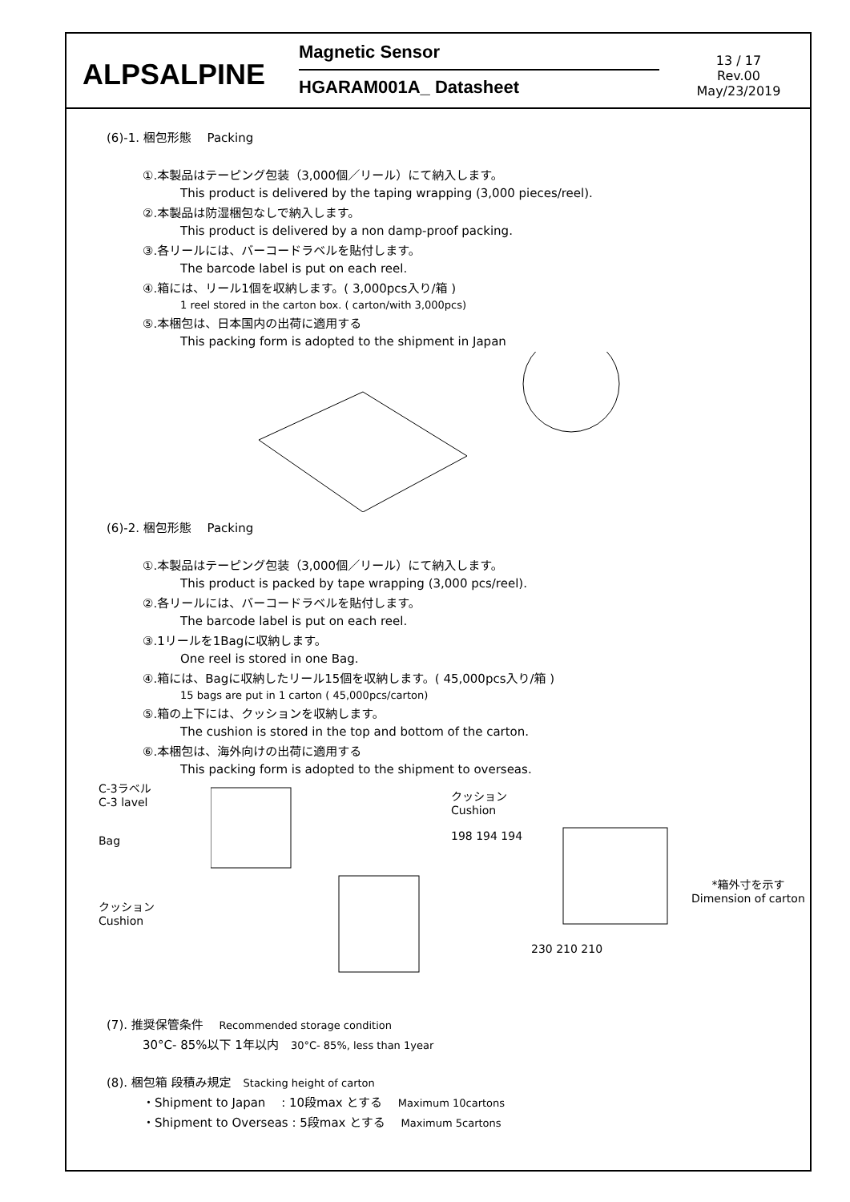ALPSALPINE
Magnetic Sensor
HGARAM001A_ Datasheet
13 / 17
Rev.00
May/23/2019
(6)-1. 梱包形態　 Packing
①.本製品はテーピング包装（3,000個／リール）にて納入します。
This product is delivered by the taping wrapping (3,000 pieces/reel).
②.本製品は防湿梱包なしで納入します。
This product is delivered by a non damp-proof packing.
③.各リールには、バーコードラベルを貼付します。
The barcode label is put on each reel.
④.箱には、リール1個を収納します。( 3,000pcs入り/箱 )
1 reel stored in the carton box. ( carton/with 3,000pcs)
⑤.本梱包は、日本国内の出荷に適用する
This packing form is adopted to the shipment in Japan
(6)-2. 梱包形態　 Packing
①.本製品はテーピング包装（3,000個／リール）にて納入します。
This product is packed by tape wrapping (3,000 pcs/reel).
②.各リールには、バーコードラベルを貼付します。
The barcode label is put on each reel.
③.1リールを1Bagに収納します。
One reel is stored in one Bag.
④.箱には、Bagに収納したリール15個を収納します。( 45,000pcs入り/箱 )
15 bags are put in 1 carton ( 45,000pcs/carton)
⑤.箱の上下には、クッションを収納します。
The cushion is stored in the top and bottom of the carton.
⑥.本梱包は、海外向けの出荷に適用する
This packing form is adopted to the shipment to overseas.
C-3ラベル
C-3 lavel
Bag
クッション
Cushion
クッション
Cushion
198 194 194
230 210 210
*箱外寸を示す
Dimension of carton
(7). 推奨保管条件　 Recommended storage condition
30°C- 85%以下 1年以内　30°C- 85%, less than 1year
(8). 梱包箱 段積み規定　Stacking height of carton
・Shipment to Japan　 : 10段max とする　 Maximum 10cartons
・Shipment to Overseas : 5段max とする　 Maximum 5cartons